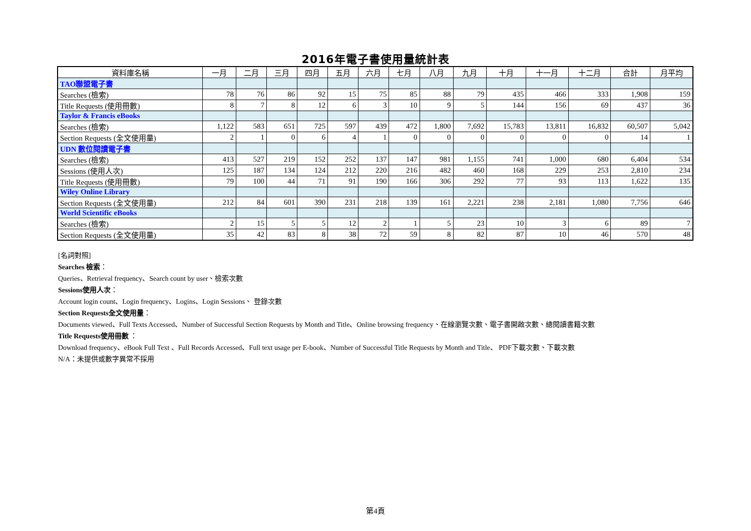2016年電子書使用量統計表
| 資料庫名稱 | 一月 | 二月 | 三月 | 四月 | 五月 | 六月 | 七月 | 八月 | 九月 | 十月 | 十一月 | 十二月 | 合計 | 月平均 |
| --- | --- | --- | --- | --- | --- | --- | --- | --- | --- | --- | --- | --- | --- | --- |
| TAO聯盟電子書 | | | | | | | | | | | | | | |
| Searches (檢索) | 78 | 76 | 86 | 92 | 15 | 75 | 85 | 88 | 79 | 435 | 466 | 333 | 1,908 | 159 |
| Title Requests (使用冊數) | 8 | 7 | 8 | 12 | 6 | 3 | 10 | 9 | 5 | 144 | 156 | 69 | 437 | 36 |
| Taylor & Francis eBooks | | | | | | | | | | | | | | |
| Searches (檢索) | 1,122 | 583 | 651 | 725 | 597 | 439 | 472 | 1,800 | 7,692 | 15,783 | 13,811 | 16,832 | 60,507 | 5,042 |
| Section Requests (全文使用量) | 2 | 1 | 0 | 6 | 4 | 1 | 0 | 0 | 0 | 0 | 0 | 0 | 14 | 1 |
| UDN 數位閱讀電子書 | | | | | | | | | | | | | | |
| Searches (檢索) | 413 | 527 | 219 | 152 | 252 | 137 | 147 | 981 | 1,155 | 741 | 1,000 | 680 | 6,404 | 534 |
| Sessions (使用人次) | 125 | 187 | 134 | 124 | 212 | 220 | 216 | 482 | 460 | 168 | 229 | 253 | 2,810 | 234 |
| Title Requests (使用冊數) | 79 | 100 | 44 | 71 | 91 | 190 | 166 | 306 | 292 | 77 | 93 | 113 | 1,622 | 135 |
| Wiley Online Library | | | | | | | | | | | | | | |
| Section Requests (全文使用量) | 212 | 84 | 601 | 390 | 231 | 218 | 139 | 161 | 2,221 | 238 | 2,181 | 1,080 | 7,756 | 646 |
| World Scientific eBooks | | | | | | | | | | | | | | |
| Searches (檢索) | 2 | 15 | 5 | 5 | 12 | 2 | 1 | 5 | 23 | 10 | 3 | 6 | 89 | 7 |
| Section Requests (全文使用量) | 35 | 42 | 83 | 8 | 38 | 72 | 59 | 8 | 82 | 87 | 10 | 46 | 570 | 48 |
[名詞對照]
Searches 檢索：
Queries、Retrieval frequency、Search count by user、檢索次數
Sessions使用人次：
Account login count、Login frequency、Logins、Login Sessions、 登錄次數
Section Requests全文使用量：
Documents viewed、Full Texts Accessed、Number of Successful Section Requests by Month and Title、Online browsing frequency、在線瀏覽次數、電子書開啟次數、總閱讀書籍次數
Title Requests使用冊數 ：
Download frequency、eBook Full Text 、Full Records Accessed、Full text usage per E-book、Number of Successful Title Requests by Month and Title、 PDF下載次數、下載次數
N/A：未提供或數字異常不採用
第4頁